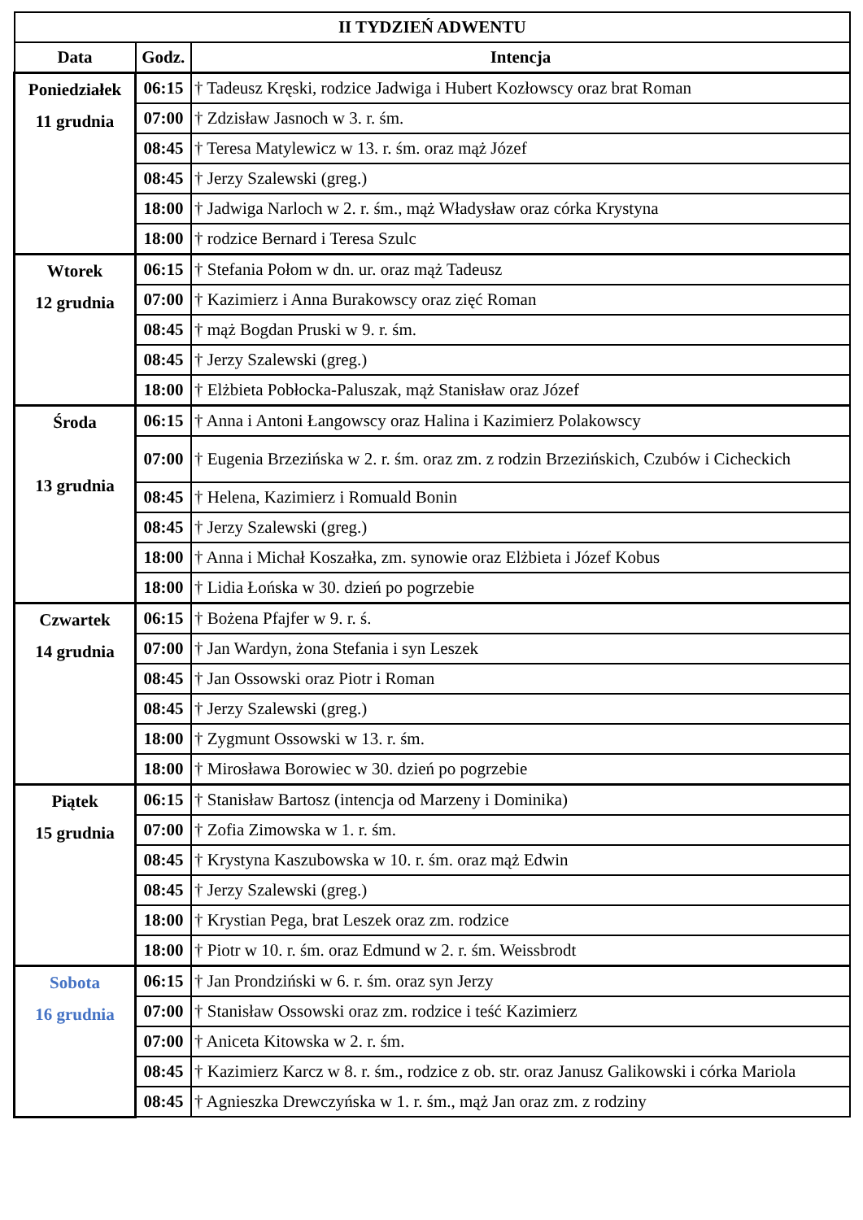| II TYDZIEŃ ADWENTU | | |
| --- | --- | --- |
| Data | Godz. | Intencja |
| Poniedziałek 11 grudnia | 06:15 | † Tadeusz Kręski, rodzice Jadwiga i Hubert Kozłowscy oraz brat Roman |
| | 07:00 | † Zdzisław Jasnoch w 3. r. śm. |
| | 08:45 | † Teresa Matylewicz w 13. r. śm. oraz mąż Józef |
| | 08:45 | † Jerzy Szalewski (greg.) |
| | 18:00 | † Jadwiga Narloch w 2. r. śm., mąż Władysław oraz córka Krystyna |
| | 18:00 | † rodzice Bernard i Teresa Szulc |
| Wtorek 12 grudnia | 06:15 | † Stefania Połom w dn. ur. oraz mąż Tadeusz |
| | 07:00 | † Kazimierz i Anna Burakowscy oraz zięć Roman |
| | 08:45 | † mąż Bogdan Pruski w 9. r. śm. |
| | 08:45 | † Jerzy Szalewski (greg.) |
| | 18:00 | † Elżbieta Pobłocka-Paluszak, mąż Stanisław oraz Józef |
| Środa 13 grudnia | 06:15 | † Anna i Antoni Łangowscy oraz Halina i Kazimierz Polakowscy |
| | 07:00 | † Eugenia Brzezińska w 2. r. śm. oraz zm. z rodzin Brzezińskich, Czubów i Cicheckich |
| | 08:45 | † Helena, Kazimierz i Romuald Bonin |
| | 08:45 | † Jerzy Szalewski (greg.) |
| | 18:00 | † Anna i Michał Koszałka, zm. synowie oraz Elżbieta i Józef Kobus |
| | 18:00 | † Lidia Łońska w 30. dzień po pogrzebie |
| Czwartek 14 grudnia | 06:15 | † Bożena Pfajfer w 9. r. ś. |
| | 07:00 | † Jan Wardyn, żona Stefania i syn Leszek |
| | 08:45 | † Jan Ossowski oraz Piotr i Roman |
| | 08:45 | † Jerzy Szalewski (greg.) |
| | 18:00 | † Zygmunt Ossowski w 13. r. śm. |
| | 18:00 | † Mirosława Borowiec w 30. dzień po pogrzebie |
| Piątek 15 grudnia | 06:15 | † Stanisław Bartosz (intencja od Marzeny i Dominika) |
| | 07:00 | † Zofia Zimowska w 1. r. śm. |
| | 08:45 | † Krystyna Kaszubowska w 10. r. śm. oraz mąż Edwin |
| | 08:45 | † Jerzy Szalewski (greg.) |
| | 18:00 | † Krystian Pega, brat Leszek oraz zm. rodzice |
| | 18:00 | † Piotr w 10. r. śm. oraz Edmund w 2. r. śm. Weissbrodt |
| Sobota 16 grudnia | 06:15 | † Jan Prondziński w 6. r. śm. oraz syn Jerzy |
| | 07:00 | † Stanisław Ossowski oraz zm. rodzice i teść Kazimierz |
| | 07:00 | † Aniceta Kitowska w 2. r. śm. |
| | 08:45 | † Kazimierz Karcz w 8. r. śm., rodzice z ob. str. oraz Janusz Galikowski i córka Mariola |
| | 08:45 | † Agnieszka Drewczyńska w 1. r. śm., mąż Jan oraz zm. z rodziny |